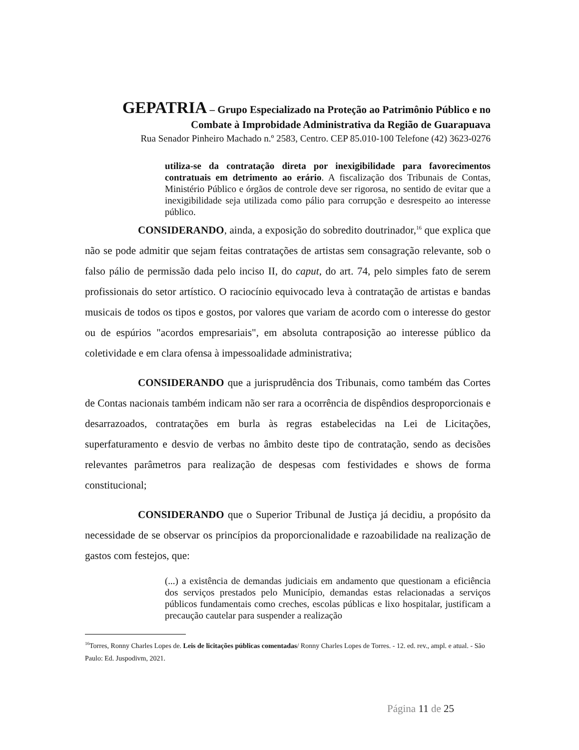GEPATRIA – Grupo Especializado na Proteção ao Patrimônio Público e no
Combate à Improbidade Administrativa da Região de Guarapuava
Rua Senador Pinheiro Machado n.º 2583, Centro. CEP 85.010-100 Telefone (42) 3623-0276
utiliza-se da contratação direta por inexigibilidade para favorecimentos contratuais em detrimento ao erário. A fiscalização dos Tribunais de Contas, Ministério Público e órgãos de controle deve ser rigorosa, no sentido de evitar que a inexigibilidade seja utilizada como pálio para corrupção e desrespeito ao interesse público.
CONSIDERANDO, ainda, a exposição do sobredito doutrinador,<sup>16</sup> que explica que não se pode admitir que sejam feitas contratações de artistas sem consagração relevante, sob o falso pálio de permissão dada pelo inciso II, do caput, do art. 74, pelo simples fato de serem profissionais do setor artístico. O raciocínio equivocado leva à contratação de artistas e bandas musicais de todos os tipos e gostos, por valores que variam de acordo com o interesse do gestor ou de espúrios "acordos empresariais", em absoluta contraposição ao interesse público da coletividade e em clara ofensa à impessoalidade administrativa;
CONSIDERANDO que a jurisprudência dos Tribunais, como também das Cortes de Contas nacionais também indicam não ser rara a ocorrência de dispêndios desproporcionais e desarrazoados, contratações em burla às regras estabelecidas na Lei de Licitações, superfaturamento e desvio de verbas no âmbito deste tipo de contratação, sendo as decisões relevantes parâmetros para realização de despesas com festividades e shows de forma constitucional;
CONSIDERANDO que o Superior Tribunal de Justiça já decidiu, a propósito da necessidade de se observar os princípios da proporcionalidade e razoabilidade na realização de gastos com festejos, que:
(...) a existência de demandas judiciais em andamento que questionam a eficiência dos serviços prestados pelo Município, demandas estas relacionadas a serviços públicos fundamentais como creches, escolas públicas e lixo hospitalar, justificam a precaução cautelar para suspender a realização
<sup>16</sup> Torres, Ronny Charles Lopes de. Leis de licitações públicas comentadas/ Ronny Charles Lopes de Torres. - 12. ed. rev., ampl. e atual. - São Paulo: Ed. Juspodivm, 2021.
Página 11 de 25